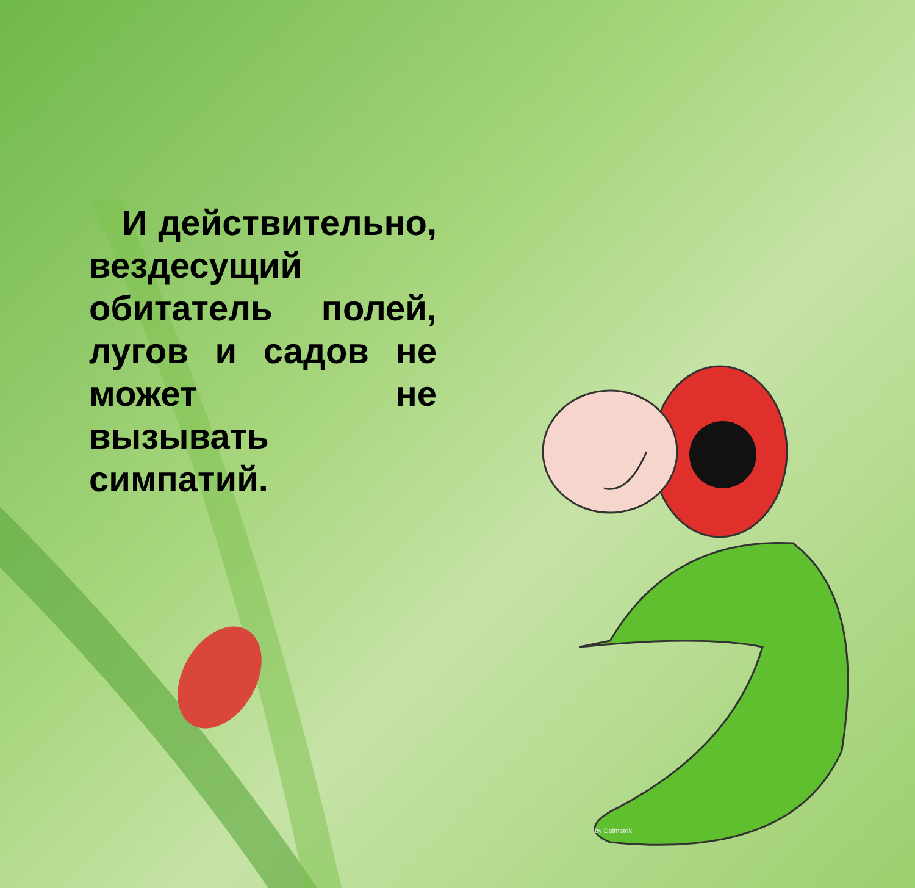И действительно, вездесущий обитатель полей, лугов и садов не может не вызывать симпатий.
by Dalmatek